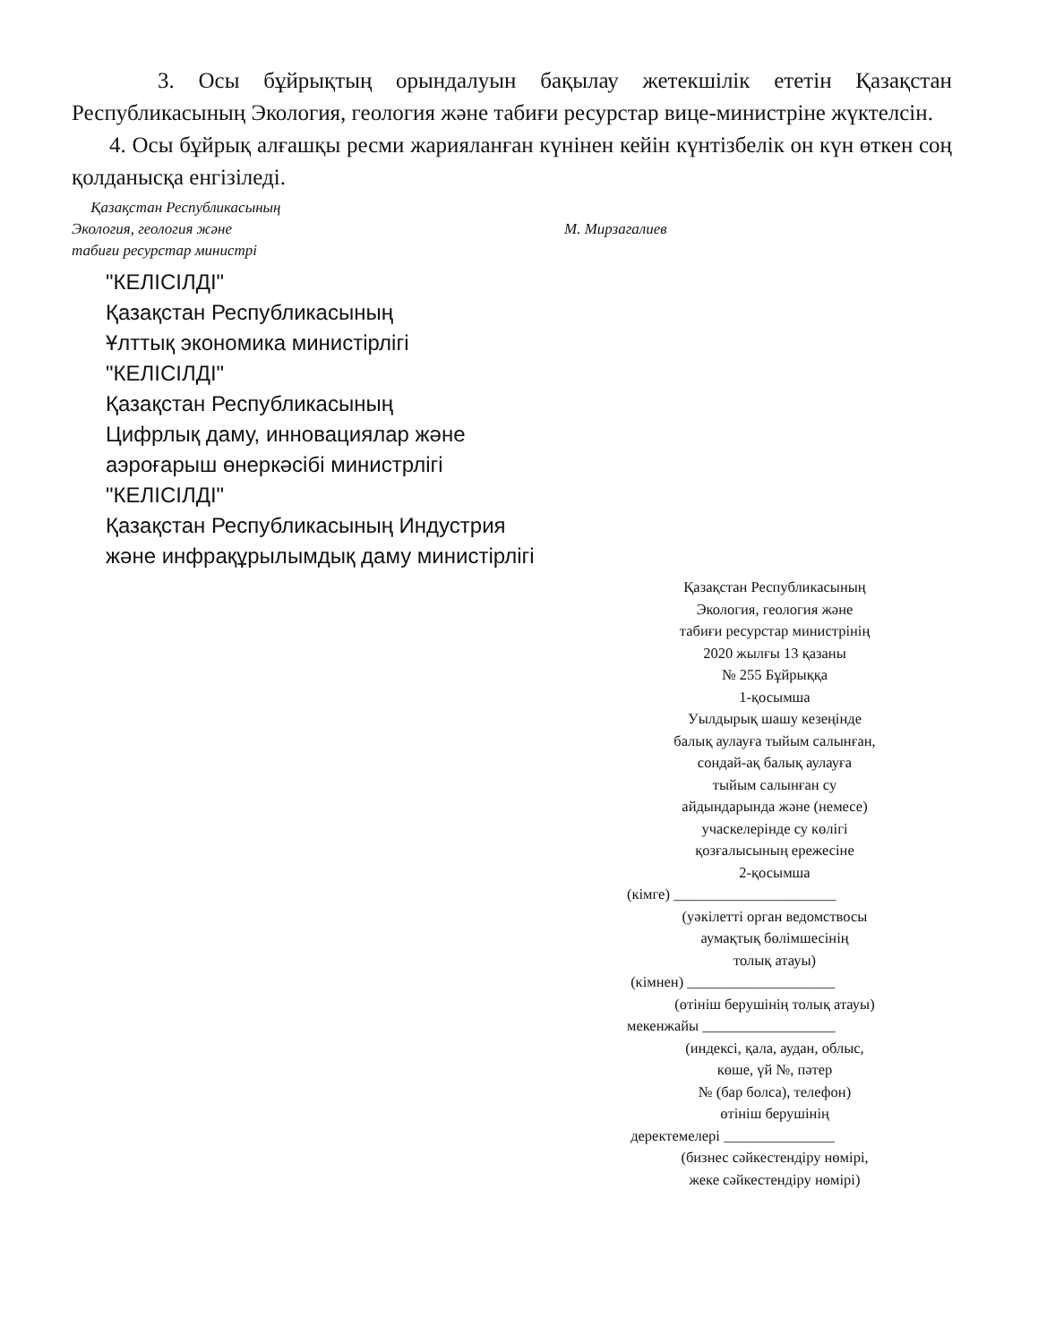3. Осы бұйрықтың орындалуын бақылау жетекшілік ететін Қазақстан Республикасының Экология, геология және табиғи ресурстар вице-министріне жүктелсін.
4. Осы бұйрық алғашқы ресми жарияланған күнінен кейін күнтізбелік он күн өткен соң қолданысқа енгізіледі.
Қазақстан Республикасының
Экология, геология және
табиғи ресурстар министрі
М. Мирзагалиев
"КЕЛІСІЛДІ"
Қазақстан Республикасының
Ұлттық экономика министірлігі
"КЕЛІСІЛДІ"
Қазақстан Республикасының
Цифрлық даму, инновациялар және
аэроғарыш өнеркәсібі министрлігі
"КЕЛІСІЛДІ"
Қазақстан Республикасының Индустрия
және инфрақұрылымдық даму министірлігі
Қазақстан Республикасының
Экология, геология және
табиғи ресурстар министрінің
2020 жылғы 13 қазаны
№ 255 Бұйрыққа
1-қосымша
Уылдырық шашу кезеңінде
балық аулауға тыйым салынған,
сондай-ақ балық аулауға
тыйым салынған су
айдындарында және (немесе)
учаскелерінде су көлігі
қозғалысының ережесіне
2-қосымша
(кімге) ______________________
(уәкілетті орган ведомствосы
аумақтық бөлімшесінің
толық атауы)
(кімнен) ____________________
(өтініш берушінің толық атауы)
мекенжайы __________________
(индексі, қала, аудан, облыс,
көше, үй №, пәтер
№ (бар болса), телефон)
өтініш берушінің
деректемелері _______________
(бизнес сәйкестендіру нөмірі,
жеке сәйкестендіру нөмірі)